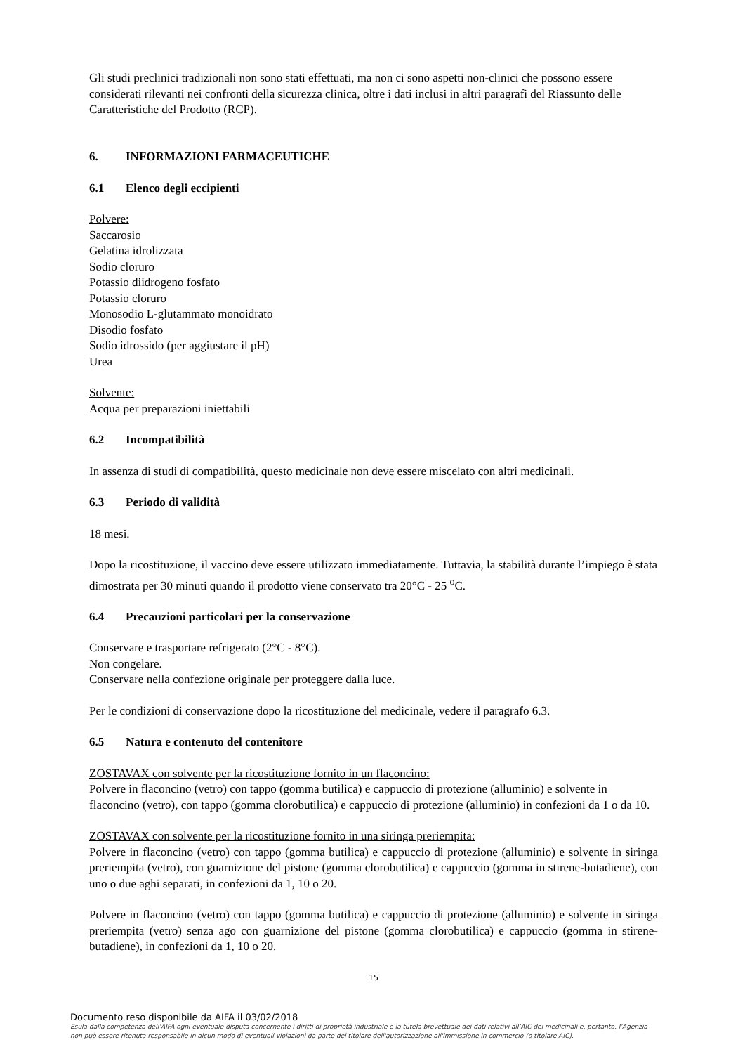Gli studi preclinici tradizionali non sono stati effettuati, ma non ci sono aspetti non-clinici che possono essere considerati rilevanti nei confronti della sicurezza clinica, oltre i dati inclusi in altri paragrafi del Riassunto delle Caratteristiche del Prodotto (RCP).
6. INFORMAZIONI FARMACEUTICHE
6.1 Elenco degli eccipienti
Polvere:
Saccarosio
Gelatina idrolizzata
Sodio cloruro
Potassio diidrogeno fosfato
Potassio cloruro
Monosodio L-glutammato monoidrato
Disodio fosfato
Sodio idrossido (per aggiustare il pH)
Urea
Solvente:
Acqua per preparazioni iniettabili
6.2 Incompatibilità
In assenza di studi di compatibilità, questo medicinale non deve essere miscelato con altri medicinali.
6.3 Periodo di validità
18 mesi.
Dopo la ricostituzione, il vaccino deve essere utilizzato immediatamente. Tuttavia, la stabilità durante l’impiego è stata dimostrata per 30 minuti quando il prodotto viene conservato tra 20°C - 25 <sup>o</sup>C.
6.4 Precauzioni particolari per la conservazione
Conservare e trasportare refrigerato (2°C - 8°C).
Non congelare.
Conservare nella confezione originale per proteggere dalla luce.
Per le condizioni di conservazione dopo la ricostituzione del medicinale, vedere il paragrafo 6.3.
6.5 Natura e contenuto del contenitore
ZOSTAVAX con solvente per la ricostituzione fornito in un flaconcino:
Polvere in flaconcino (vetro) con tappo (gomma butilica) e cappuccio di protezione (alluminio) e solvente in flaconcino (vetro), con tappo (gomma clorobutilica) e cappuccio di protezione (alluminio) in confezioni da 1 o da 10.
ZOSTAVAX con solvente per la ricostituzione fornito in una siringa preriempita:
Polvere in flaconcino (vetro) con tappo (gomma butilica) e cappuccio di protezione (alluminio) e solvente in siringa preriempita (vetro), con guarnizione del pistone (gomma clorobutilica) e cappuccio (gomma in stirene-butadiene), con uno o due aghi separati, in confezioni da 1, 10 o 20.
Polvere in flaconcino (vetro) con tappo (gomma butilica) e cappuccio di protezione (alluminio) e solvente in siringa preriempita (vetro) senza ago con guarnizione del pistone (gomma clorobutilica) e cappuccio (gomma in stirene-butadiene), in confezioni da 1, 10 o 20.
15
Documento reso disponibile da AIFA il 03/02/2018
Esula dalla competenza dell’AIFA ogni eventuale disputa concernente i diritti di proprietà industriale e la tutela brevettuale dei dati relativi all’AIC dei medicinali e, pertanto, l’Agenzia non può essere ritenuta responsabile in alcun modo di eventuali violazioni da parte del titolare dell'autorizzazione all'immissione in commercio (o titolare AIC).